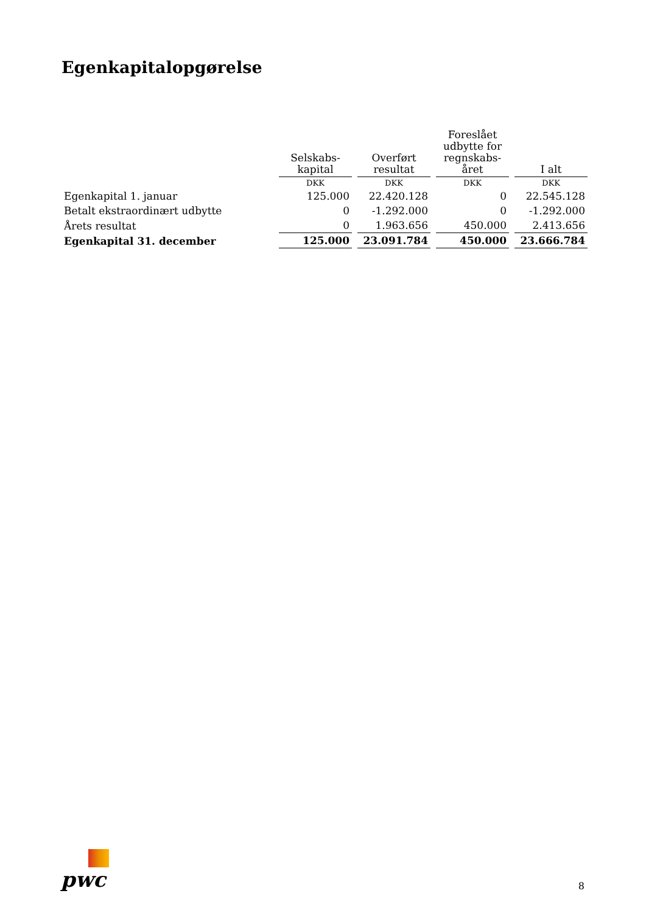Egenkapitalopgørelse
| | Selskabs- kapital | Overført resultat | Foreslået udbytte for regnskabs- året | I alt |
| --- | --- | --- | --- | --- |
| | DKK | DKK | DKK | DKK |
| Egenkapital 1. januar | 125.000 | 22.420.128 | 0 | 22.545.128 |
| Betalt ekstraordinært udbytte | 0 | -1.292.000 | 0 | -1.292.000 |
| Årets resultat | 0 | 1.963.656 | 450.000 | 2.413.656 |
| Egenkapital 31. december | 125.000 | 23.091.784 | 450.000 | 23.666.784 |
pwc
8